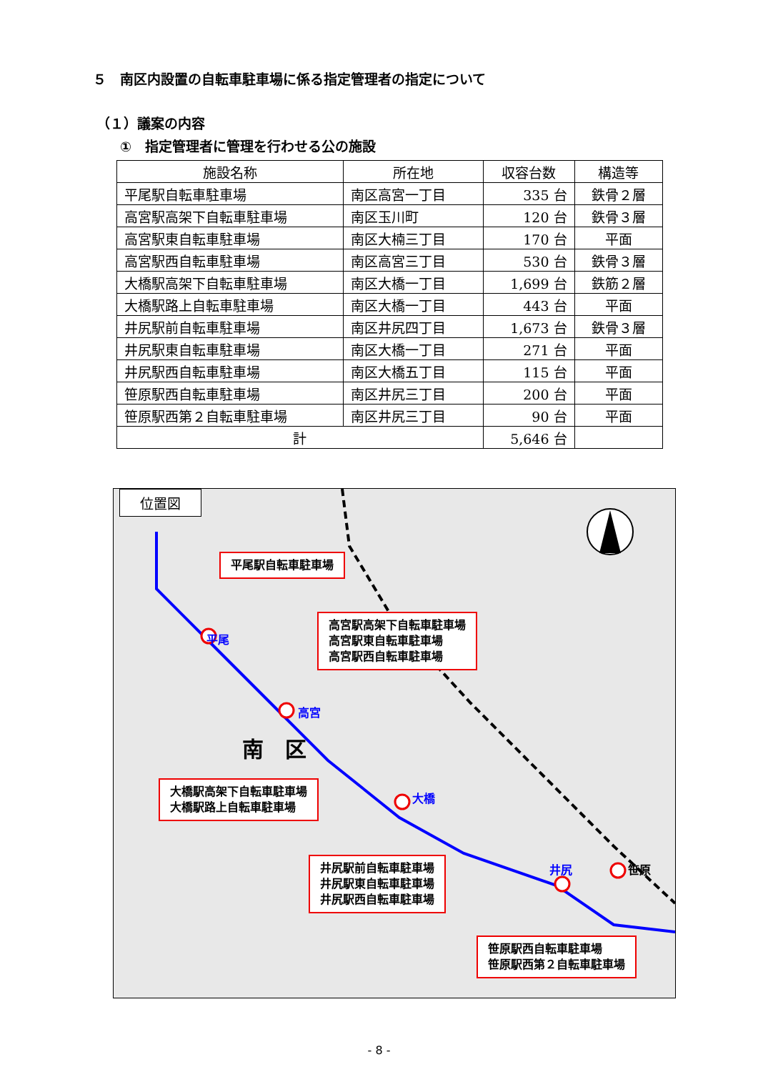５　南区内設置の自転車駐車場に係る指定管理者の指定について
（１）議案の内容
①　指定管理者に管理を行わせる公の施設
| 施設名称 | 所在地 | 収容台数 | 構造等 |
| --- | --- | --- | --- |
| 平尾駅自転車駐車場 | 南区高宮一丁目 | 335 台 | 鉄骨２層 |
| 高宮駅高架下自転車駐車場 | 南区玉川町 | 120 台 | 鉄骨３層 |
| 高宮駅東自転車駐車場 | 南区大楠三丁目 | 170 台 | 平面 |
| 高宮駅西自転車駐車場 | 南区高宮三丁目 | 530 台 | 鉄骨３層 |
| 大橋駅高架下自転車駐車場 | 南区大橋一丁目 | 1,699 台 | 鉄筋２層 |
| 大橋駅路上自転車駐車場 | 南区大橋一丁目 | 443 台 | 平面 |
| 井尻駅前自転車駐車場 | 南区井尻四丁目 | 1,673 台 | 鉄骨３層 |
| 井尻駅東自転車駐車場 | 南区大橋一丁目 | 271 台 | 平面 |
| 井尻駅西自転車駐車場 | 南区大橋五丁目 | 115 台 | 平面 |
| 笹原駅西自転車駐車場 | 南区井尻三丁目 | 200 台 | 平面 |
| 笹原駅西第２自転車駐車場 | 南区井尻三丁目 | 90 台 | 平面 |
| 計 | | 5,646 台 | |
位置図
平尾
高宮
大橋
井尻 笹原
南　区
平尾駅自転車駐車場
高宮駅高架下自転車駐車場
高宮駅東自転車駐車場
高宮駅西自転車駐車場
大橋駅高架下自転車駐車場
大橋駅路上自転車駐車場
井尻駅前自転車駐車場
井尻駅東自転車駐車場
井尻駅西自転車駐車場
笹原駅西自転車駐車場
笹原駅西第２自転車駐車場
- 8 -